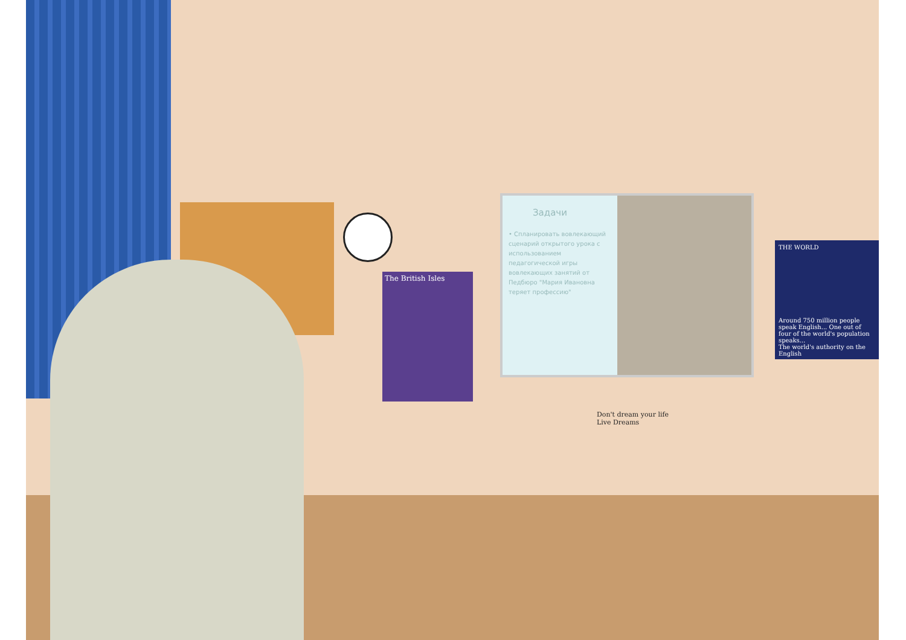The British Isles
Задачи
• Спланировать вовлекающий сценарий открытого урока с использованием педагогической игры вовлекающих занятий от Педбюро "Мария Ивановна теряет профессию"
THE WORLD
Around 750 million people speak English... One out of four of the world's population speaks...
The world's authority on the English
Don't dream your life
Live Dreams